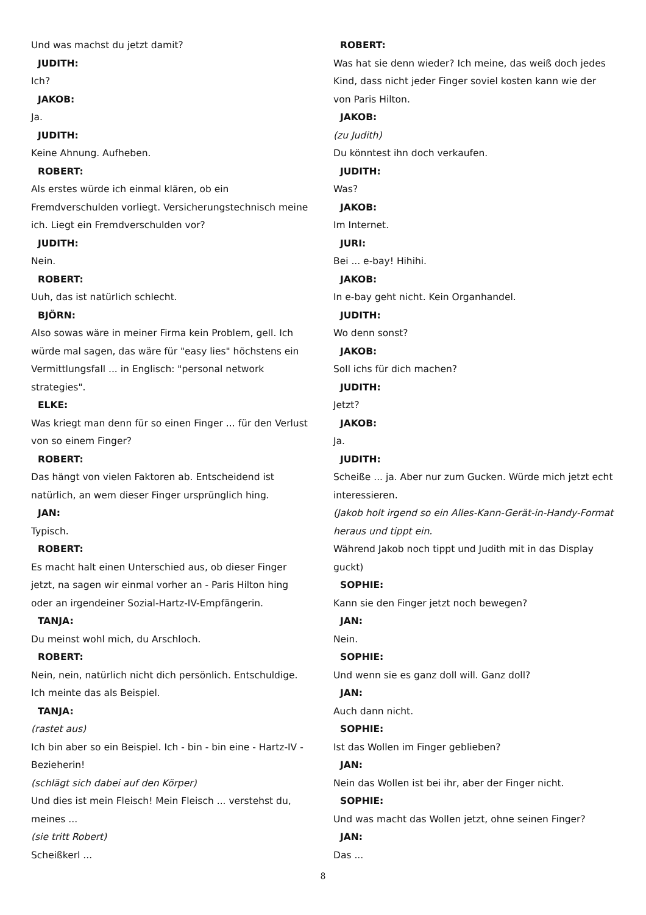Und was machst du jetzt damit?
JUDITH:
Ich?
JAKOB:
Ja.
JUDITH:
Keine Ahnung. Aufheben.
ROBERT:
Als erstes würde ich einmal klären, ob ein Fremdverschulden vorliegt. Versicherungstechnisch meine ich. Liegt ein Fremdverschulden vor?
JUDITH:
Nein.
ROBERT:
Uuh, das ist natürlich schlecht.
BJÖRN:
Also sowas wäre in meiner Firma kein Problem, gell. Ich würde mal sagen, das wäre für "easy lies" höchstens ein Vermittlungsfall ... in Englisch: "personal network strategies".
ELKE:
Was kriegt man denn für so einen Finger ... für den Verlust von so einem Finger?
ROBERT:
Das hängt von vielen Faktoren ab. Entscheidend ist natürlich, an wem dieser Finger ursprünglich hing.
JAN:
Typisch.
ROBERT:
Es macht halt einen Unterschied aus, ob dieser Finger jetzt, na sagen wir einmal vorher an - Paris Hilton hing oder an irgendeiner Sozial-Hartz-IV-Empfängerin.
TANJA:
Du meinst wohl mich, du Arschloch.
ROBERT:
Nein, nein, natürlich nicht dich persönlich. Entschuldige. Ich meinte das als Beispiel.
TANJA:
(rastet aus)
Ich bin aber so ein Beispiel. Ich - bin - bin eine - Hartz-IV - Bezieherin!
(schlägt sich dabei auf den Körper)
Und dies ist mein Fleisch! Mein Fleisch ... verstehst du, meines ...
(sie tritt Robert)
Scheißkerl ...
ROBERT:
Was hat sie denn wieder? Ich meine, das weiß doch jedes Kind, dass nicht jeder Finger soviel kosten kann wie der von Paris Hilton.
JAKOB:
(zu Judith)
Du könntest ihn doch verkaufen.
JUDITH:
Was?
JAKOB:
Im Internet.
JURI:
Bei ... e-bay! Hihihi.
JAKOB:
In e-bay geht nicht. Kein Organhandel.
JUDITH:
Wo denn sonst?
JAKOB:
Soll ichs für dich machen?
JUDITH:
Jetzt?
JAKOB:
Ja.
JUDITH:
Scheiße ... ja. Aber nur zum Gucken. Würde mich jetzt echt interessieren.
(Jakob holt irgend so ein Alles-Kann-Gerät-in-Handy-Format heraus und tippt ein.
Während Jakob noch tippt und Judith mit in das Display guckt)
SOPHIE:
Kann sie den Finger jetzt noch bewegen?
JAN:
Nein.
SOPHIE:
Und wenn sie es ganz doll will. Ganz doll?
JAN:
Auch dann nicht.
SOPHIE:
Ist das Wollen im Finger geblieben?
JAN:
Nein das Wollen ist bei ihr, aber der Finger nicht.
SOPHIE:
Und was macht das Wollen jetzt, ohne seinen Finger?
JAN:
Das ...
8